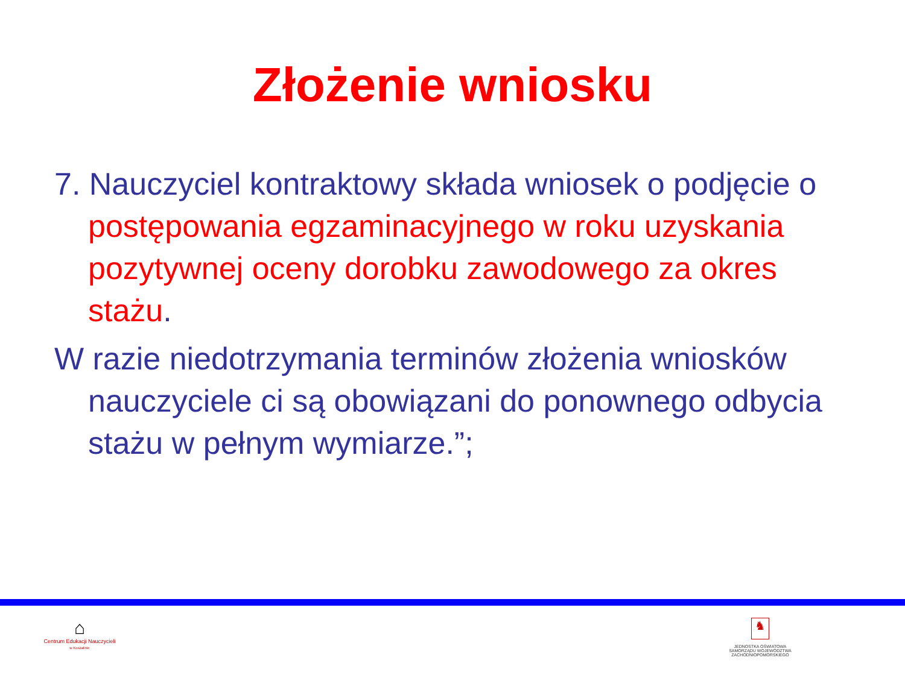Złożenie wniosku
7. Nauczyciel kontraktowy składa wniosek o podjęcie o postępowania egzaminacyjnego w roku uzyskania pozytywnej oceny dorobku zawodowego za okres stażu.
W razie niedotrzymania terminów złożenia wniosków nauczyciele ci są obowiązani do ponownego odbycia stażu w pełnym wymiarze.”;
⌂
Centrum Edukacji Nauczycieli
w Koszalinie
♞
JEDNOSTKA OŚWIATOWA SAMORZĄDU WOJEWÓDZTWA ZACHODNIOPOMORSKIEGO